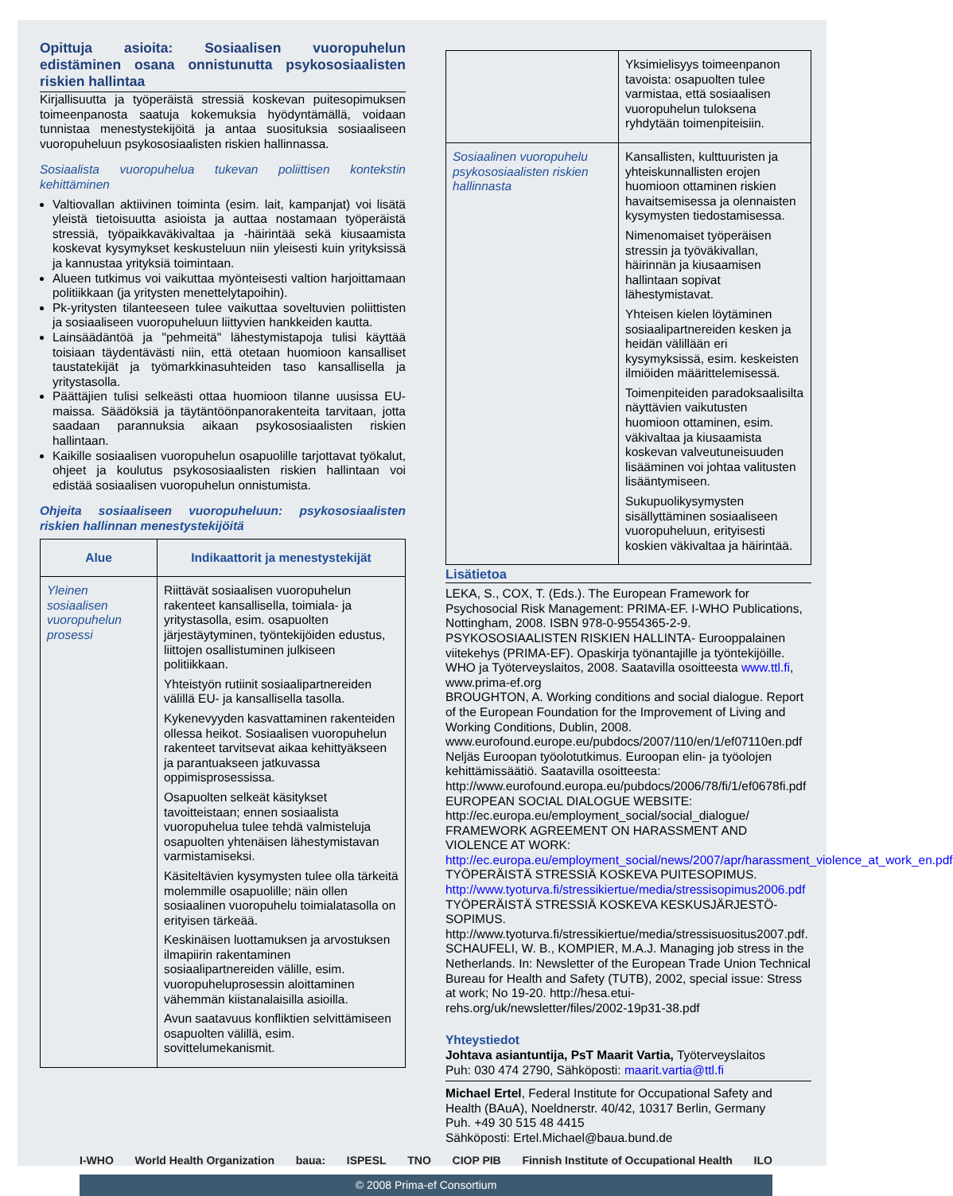Opittuja asioita: Sosiaalisen vuoropuhelun edistäminen osana onnistunutta psykososiaalisten riskien hallintaa
Kirjallisuutta ja työperäistä stressiä koskevan puitesopimuksen toimeenpanosta saatuja kokemuksia hyödyntämällä, voidaan tunnistaa menestystekijöitä ja antaa suosituksia sosiaaliseen vuoropuheluun psykososiaalisten riskien hallinnassa.
Sosiaalista vuoropuhelua tukevan poliittisen kontekstin kehittäminen
Valtiovallan aktiivinen toiminta (esim. lait, kampanjat) voi lisätä yleistä tietoisuutta asioista ja auttaa nostamaan työperäistä stressiä, työpaikkaväkivaltaa ja -häirintää sekä kiusaamista koskevat kysymykset keskusteluun niin yleisesti kuin yrityksissä ja kannustaa yrityksiä toimintaan.
Alueen tutkimus voi vaikuttaa myönteisesti valtion harjoittamaan politiikkaan (ja yritysten menettelytapoihin).
Pk-yritysten tilanteeseen tulee vaikuttaa soveltuvien poliittisten ja sosiaaliseen vuoropuheluun liittyvien hankkeiden kautta.
Lainsäädäntöä ja "pehmeitä" lähestymistapoja tulisi käyttää toisiaan täydentävästi niin, että otetaan huomioon kansalliset taustatekijät ja työmarkkinasuhteiden taso kansallisella ja yritystasolla.
Päättäjien tulisi selkeästi ottaa huomioon tilanne uusissa EU-maissa. Säädöksiä ja täytäntöönpanorakenteita tarvitaan, jotta saadaan parannuksia aikaan psykososiaalisten riskien hallintaan.
Kaikille sosiaalisen vuoropuhelun osapuolille tarjottavat työkalut, ohjeet ja koulutus psykososiaalisten riskien hallintaan voi edistää sosiaalisen vuoropuhelun onnistumista.
Ohjeita sosiaaliseen vuoropuheluun: psykososiaalisten riskien hallinnan menestystekijöitä
| Alue | Indikaattorit ja menestystekijät |
| --- | --- |
| Yleinen sosiaalisen vuoropuhelun prosessi | Riittävät sosiaalisen vuoropuhelun rakenteet kansallisella, toimiala- ja yritystasolla, esim. osapuolten järjestäytyminen, työntekijöiden edustus, liittojen osallistuminen julkiseen politiikkaan. Yhteistyön rutiinit sosiaalipartnereiden välillä EU- ja kansallisella tasolla. Kykenevyyden kasvattaminen rakenteiden ollessa heikot. Sosiaalisen vuoropuhelun rakenteet tarvitsevat aikaa kehittyäkseen ja parantuakseen jatkuvassa oppimisprosessissa. Osapuolten selkeät käsitykset tavoitteistaan; ennen sosiaalista vuoropuhelua tulee tehdä valmisteluja osapuolten yhtenäisen lähestymistavan varmistamiseksi. Käsiteltävien kysymysten tulee olla tärkeitä molemmille osapuolille; näin ollen sosiaalinen vuoropuhelu toimialatasolla on erityisen tärkeää. Keskinäisen luottamuksen ja arvostuksen ilmapiirin rakentaminen sosiaalipartnereiden välille, esim. vuoropuheluprosessin aloittaminen vähemmän kiistanalaisilla asioilla. Avun saatavuus konfliktien selvittämiseen osapuolten välillä, esim. sovittelumekanismit. |
| | Yksimielisyys toimeenpanon tavoista: osapuolten tulee varmistaa, että sosiaalisen vuoropuhelun tuloksena ryhdytään toimenpiteisiin. |
| Sosiaalinen vuoropuhelu psykososiaalisten riskien hallinnasta | Kansallisten, kulttuuristen ja yhteiskunnallisten erojen huomioon ottaminen riskien havaitsemisessa ja olennaisten kysymysten tiedostamisessa. Nimenomaiset työperäisen stressin ja työväkivallan, häirinnän ja kiusaamisen hallintaan sopivat lähestymistavat. Yhteisen kielen löytäminen sosiaalipartnereiden kesken ja heidän välillään eri kysymyksissä, esim. keskeisten ilmiöiden määrittelemisessä. Toimenpiteiden paradoksaalisilta näyttävien vaikutusten huomioon ottaminen, esim. väkivaltaa ja kiusaamista koskevan valveutuneisuuden lisääminen voi johtaa valitusten lisääntymiseen. Sukupuolikysymysten sisällyttäminen sosiaaliseen vuoropuheluun, erityisesti koskien väkivaltaa ja häirintää. |
Lisätietoa
LEKA, S., COX, T. (Eds.). The European Framework for Psychosocial Risk Management: PRIMA-EF. I-WHO Publications, Nottingham, 2008. ISBN 978-0-9554365-2-9.
PSYKOSOSIAALISTEN RISKIEN HALLINTA- Eurooppalainen viitekehys (PRIMA-EF). Opaskirja työnantajille ja työntekijöille. WHO ja Työterveyslaitos, 2008. Saatavilla osoitteesta www.ttl.fi, www.prima-ef.org
BROUGHTON, A. Working conditions and social dialogue. Report of the European Foundation for the Improvement of Living and Working Conditions, Dublin, 2008. www.eurofound.europe.eu/pubdocs/2007/110/en/1/ef07110en.pdf
Neljäs Euroopan työolotutkimus. Euroopan elin- ja työolojen kehittämissäätiö. Saatavilla osoitteesta: http://www.eurofound.europa.eu/pubdocs/2006/78/fi/1/ef0678fi.pdf
EUROPEAN SOCIAL DIALOGUE WEBSITE: http://ec.europa.eu/employment_social/social_dialogue/
FRAMEWORK AGREEMENT ON HARASSMENT AND VIOLENCE AT WORK: http://ec.europa.eu/employment_social/news/2007/apr/harassment_violence_at_work_en.pdf
TYÖPERÄISTÄ STRESSIÄ KOSKEVA PUITESOPIMUS. http://www.tyoturva.fi/stressikiertue/media/stressisopimus2006.pdf
TYÖPERÄISTÄ STRESSIÄ KOSKEVA KESKUSJÄRJESTÖ-SOPIMUS. http://www.tyoturva.fi/stressikiertue/media/stressisuositus2007.pdf.
SCHAUFELI, W. B., KOMPIER, M.A.J. Managing job stress in the Netherlands. In: Newsletter of the European Trade Union Technical Bureau for Health and Safety (TUTB), 2002, special issue: Stress at work; No 19-20. http://hesa.etui-rehs.org/uk/newsletter/files/2002-19p31-38.pdf
Yhteystiedot
Johtava asiantuntija, PsT Maarit Vartia, Työterveyslaitos
Puh: 030 474 2790, Sähköposti: maarit.vartia@ttl.fi
Michael Ertel, Federal Institute for Occupational Safety and Health (BAuA), Noeldnerstr. 40/42, 10317 Berlin, Germany
Puh. +49 30 515 48 4415
Sähköposti: Ertel.Michael@baua.bund.de
I-WHO World Health Organization baua: ISPESL TNO CIOP PIB Finnish Institute of Occupational Health ILO
© 2008 Prima-ef Consortium